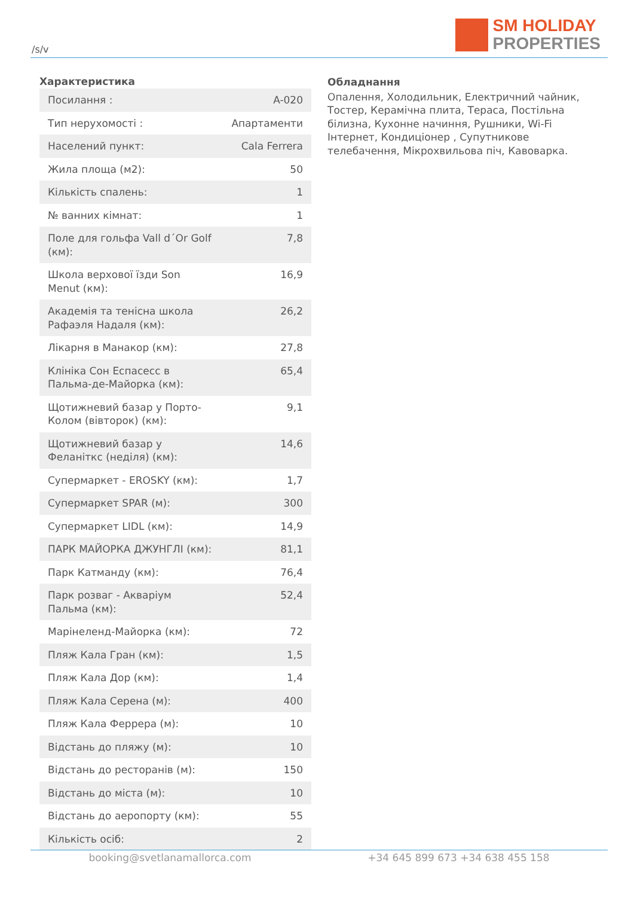/s/v
SM HOLIDAY
PROPERTIES
Характеристика
| Посилання : | A-020 |
| Тип нерухомості : | Апартаменти |
| Населений пункт: | Cala Ferrera |
| Жила площа (м2): | 50 |
| Кількість спалень: | 1 |
| № ванних кімнат: | 1 |
| Поле для гольфа Vall d´Or Golf (км): | 7,8 |
| Школа верхової їзди Son Menut (км): | 16,9 |
| Академія та тенісна школа Рафаэля Надаля (км): | 26,2 |
| Лікарня в Манакор (км): | 27,8 |
| Клініка Сон Еспасесс в Пальма-де-Майорка (км): | 65,4 |
| Щотижневий базар у Порто-Колом (вівторок) (км): | 9,1 |
| Щотижневий базар у Феланіткс (неділя) (км): | 14,6 |
| Супермаркет - EROSKY (км): | 1,7 |
| Супермаркет SPAR (м): | 300 |
| Супермаркет LIDL (км): | 14,9 |
| ПАРК МАЙОРКА ДЖУНГЛІ (км): | 81,1 |
| Парк Катманду (км): | 76,4 |
| Парк розваг - Акваріум Пальма (км): | 52,4 |
| Марінеленд-Майорка (км): | 72 |
| Пляж Кала Гран (км): | 1,5 |
| Пляж Кала Дор (км): | 1,4 |
| Пляж Кала Серена (м): | 400 |
| Пляж Кала Феррера (м): | 10 |
| Відстань до пляжу (м): | 10 |
| Відстань до ресторанів (м): | 150 |
| Відстань до міста (м): | 10 |
| Відстань до аеропорту (км): | 55 |
| Кількість осіб: | 2 |
Обладнання
Опалення, Холодильник, Електричний чайник, Тостер, Керамічна плита, Тераса, Постільна білизна, Кухонне начиння, Рушники, Wi-Fi Інтернет, Кондиціонер , Супутникове телебачення, Мікрохвильова піч, Кавоварка.
booking@svetlanamallorca.com +34 645 899 673 +34 638 455 158